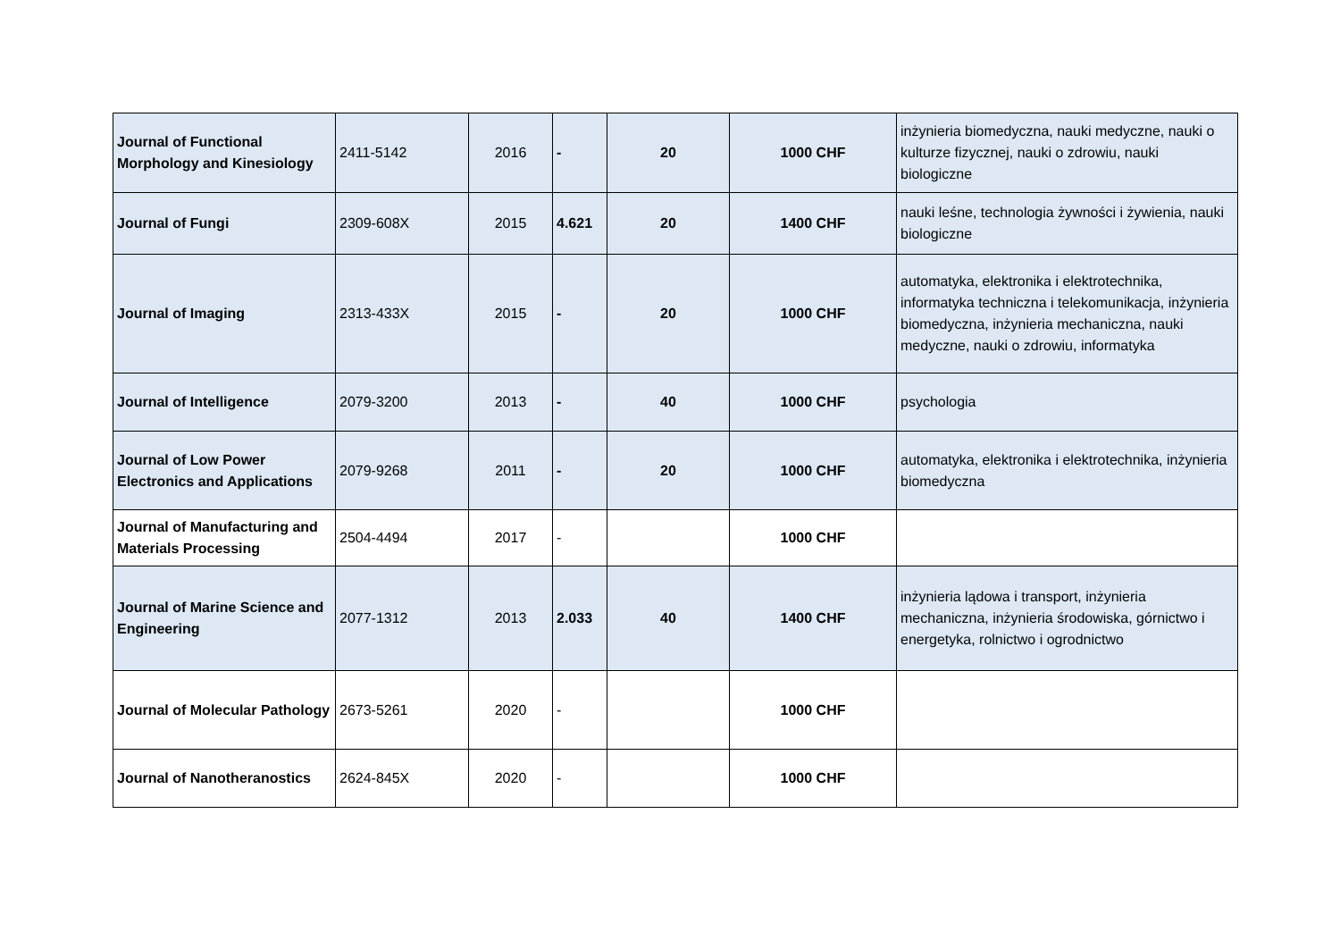| Journal of Functional Morphology and Kinesiology | 2411-5142 | 2016 | - | 20 | 1000 CHF | inżynieria biomedyczna, nauki medyczne, nauki o kulturze fizycznej, nauki o zdrowiu, nauki biologiczne |
| Journal of Fungi | 2309-608X | 2015 | 4.621 | 20 | 1400 CHF | nauki leśne, technologia żywności i żywienia, nauki biologiczne |
| Journal of Imaging | 2313-433X | 2015 | - | 20 | 1000 CHF | automatyka, elektronika i elektrotechnika, informatyka techniczna i telekomunikacja, inżynieria biomedyczna, inżynieria mechaniczna, nauki medyczne, nauki o zdrowiu, informatyka |
| Journal of Intelligence | 2079-3200 | 2013 | - | 40 | 1000 CHF | psychologia |
| Journal of Low Power Electronics and Applications | 2079-9268 | 2011 | - | 20 | 1000 CHF | automatyka, elektronika i elektrotechnika, inżynieria biomedyczna |
| Journal of Manufacturing and Materials Processing | 2504-4494 | 2017 | - | | 1000 CHF | |
| Journal of Marine Science and Engineering | 2077-1312 | 2013 | 2.033 | 40 | 1400 CHF | inżynieria lądowa i transport, inżynieria mechaniczna, inżynieria środowiska, górnictwo i energetyka, rolnictwo i ogrodnictwo |
| Journal of Molecular Pathology | 2673-5261 | 2020 | - | | 1000 CHF | |
| Journal of Nanotheranostics | 2624-845X | 2020 | - | | 1000 CHF | |